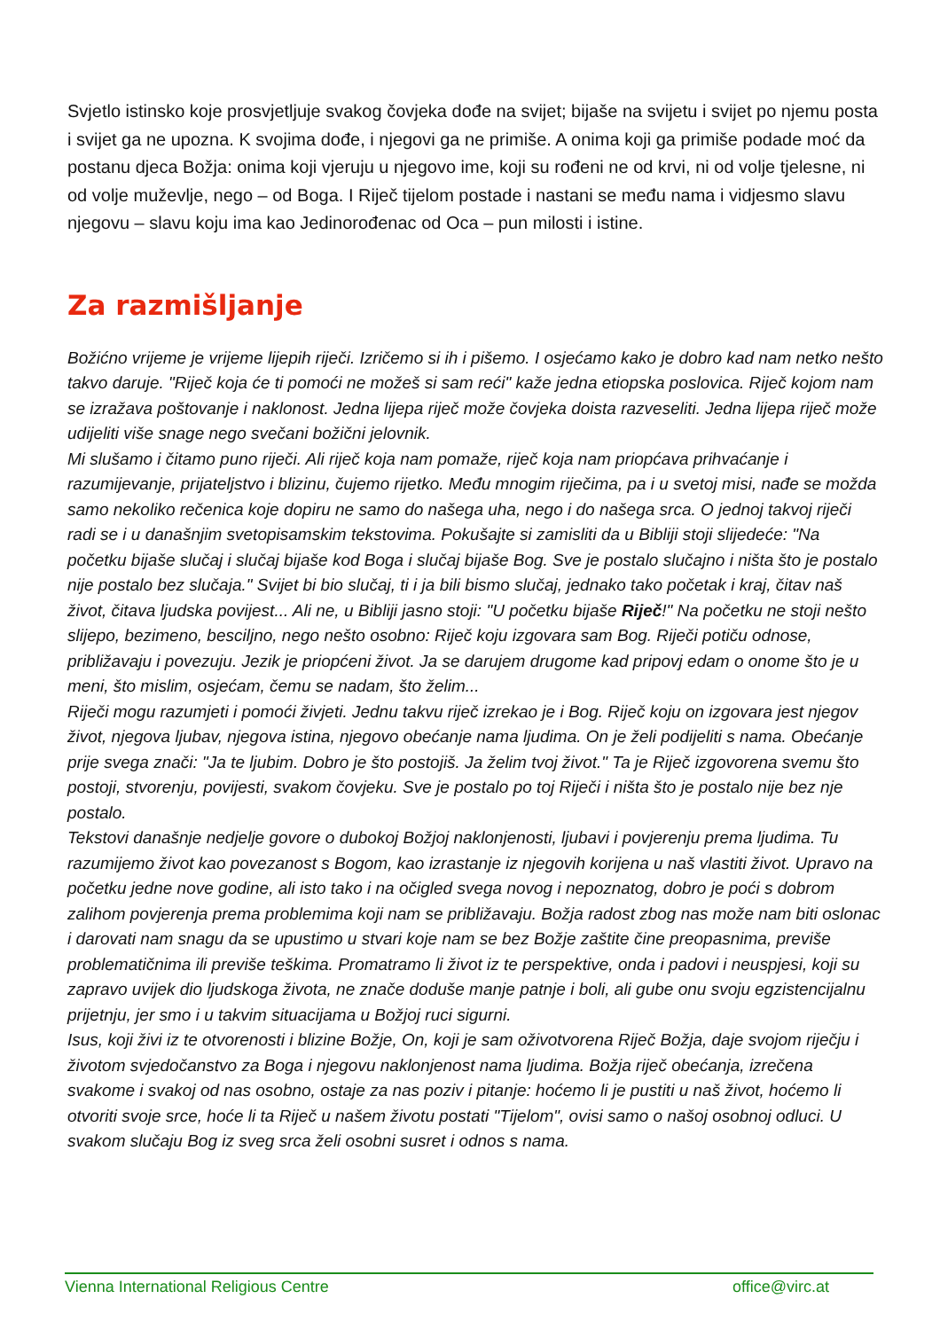Svjetlo istinsko koje prosvjetljuje svakog čovjeka dođe na svijet; bijaše na svijetu i svijet po njemu posta i svijet ga ne upozna. K svojima dođe, i njegovi ga ne primiše. A onima koji ga primiše podade moć da postanu djeca Božja: onima koji vjeruju u njegovo ime, koji su rođeni ne od krvi, ni od volje tjelesne, ni od volje muževlje, nego – od Boga. I Riječ tijelom postade i nastani se među nama i vidjesmo slavu njegovu – slavu koju ima kao Jedinorođenac od Oca – pun milosti i istine.
Za razmišljanje
Božićno vrijeme je vrijeme lijepih riječi. Izričemo si ih i pišemo. I osjećamo kako je dobro kad nam netko nešto takvo daruje. "Riječ koja će ti pomoći ne možeš si sam reći" kaže jedna etiopska poslovica. Riječ kojom nam se izražava poštovanje i naklonost. Jedna lijepa riječ može čovjeka doista razveseliti. Jedna lijepa riječ može udijeliti više snage nego svečani božični jelovnik.
Mi slušamo i čitamo puno riječi. Ali riječ koja nam pomaže, riječ koja nam priopćava prihvaćanje i razumijevanje, prijateljstvo i blizinu, čujemo rijetko. Među mnogim riječima, pa i u svetoj misi, nađe se možda samo nekoliko rečenica koje dopiru ne samo do našega uha, nego i do našega srca. O jednoj takvoj riječi radi se i u današnjim svetopisamskim tekstovima. Pokušajte si zamisliti da u Bibliji stoji slijedeće: "Na početku bijaše slučaj i slučaj bijaše kod Boga i slučaj bijaše Bog. Sve je postalo slučajno i ništa što je postalo nije postalo bez slučaja." Svijet bi bio slučaj, ti i ja bili bismo slučaj, jednako tako početak i kraj, čitav naš život, čitava ljudska povijest... Ali ne, u Bibliji jasno stoji: "U početku bijaše Riječ!" Na početku ne stoji nešto slijepo, bezimeno, besciljno, nego nešto osobno: Riječ koju izgovara sam Bog. Riječi potiču odnose, približavaju i povezuju. Jezik je priopćeni život. Ja se darujem drugome kad pripovj edam o onome što je u meni, što mislim, osjećam, čemu se nadam, što želim...
Riječi mogu razumjeti i pomoći živjeti. Jednu takvu riječ izrekao je i Bog. Riječ koju on izgovara jest njegov život, njegova ljubav, njegova istina, njegovo obećanje nama ljudima. On je želi podijeliti s nama. Obećanje prije svega znači: "Ja te ljubim. Dobro je što postojiš. Ja želim tvoj život." Ta je Riječ izgovorena svemu što postoji, stvorenju, povijesti, svakom čovjeku. Sve je postalo po toj Riječi i ništa što je postalo nije bez nje postalo.
Tekstovi današnje nedjelje govore o dubokoj Božjoj naklonjenosti, ljubavi i povjerenju prema ljudima. Tu razumijemo život kao povezanost s Bogom, kao izrastanje iz njegovih korijena u naš vlastiti život. Upravo na početku jedne nove godine, ali isto tako i na očigled svega novog i nepoznatog, dobro je poći s dobrom zalihom povjerenja prema problemima koji nam se približavaju. Božja radost zbog nas može nam biti oslonac i darovati nam snagu da se upustimo u stvari koje nam se bez Božje zaštite čine preopasnima, previše problematičnima ili previše teškima. Promatramo li život iz te perspektive, onda i padovi i neuspjesi, koji su zapravo uvijek dio ljudskoga života, ne znače doduše manje patnje i boli, ali gube onu svoju egzistencijalnu prijetnju, jer smo i u takvim situacijama u Božjoj ruci sigurni.
Isus, koji živi iz te otvorenosti i blizine Božje, On, koji je sam oživotvorena Riječ Božja, daje svojom riječju i životom svjedočanstvo za Boga i njegovu naklonjenost nama ljudima. Božja riječ obećanja, izrečena svakome i svakoj od nas osobno, ostaje za nas poziv i pitanje: hoćemo li je pustiti u naš život, hoćemo li otvoriti svoje srce, hoće li ta Riječ u našem životu postati "Tijelom", ovisi samo o našoj osobnoj odluci. U svakom slučaju Bog iz sveg srca želi osobni susret i odnos s nama.
Vienna International Religious Centre office@virc.at